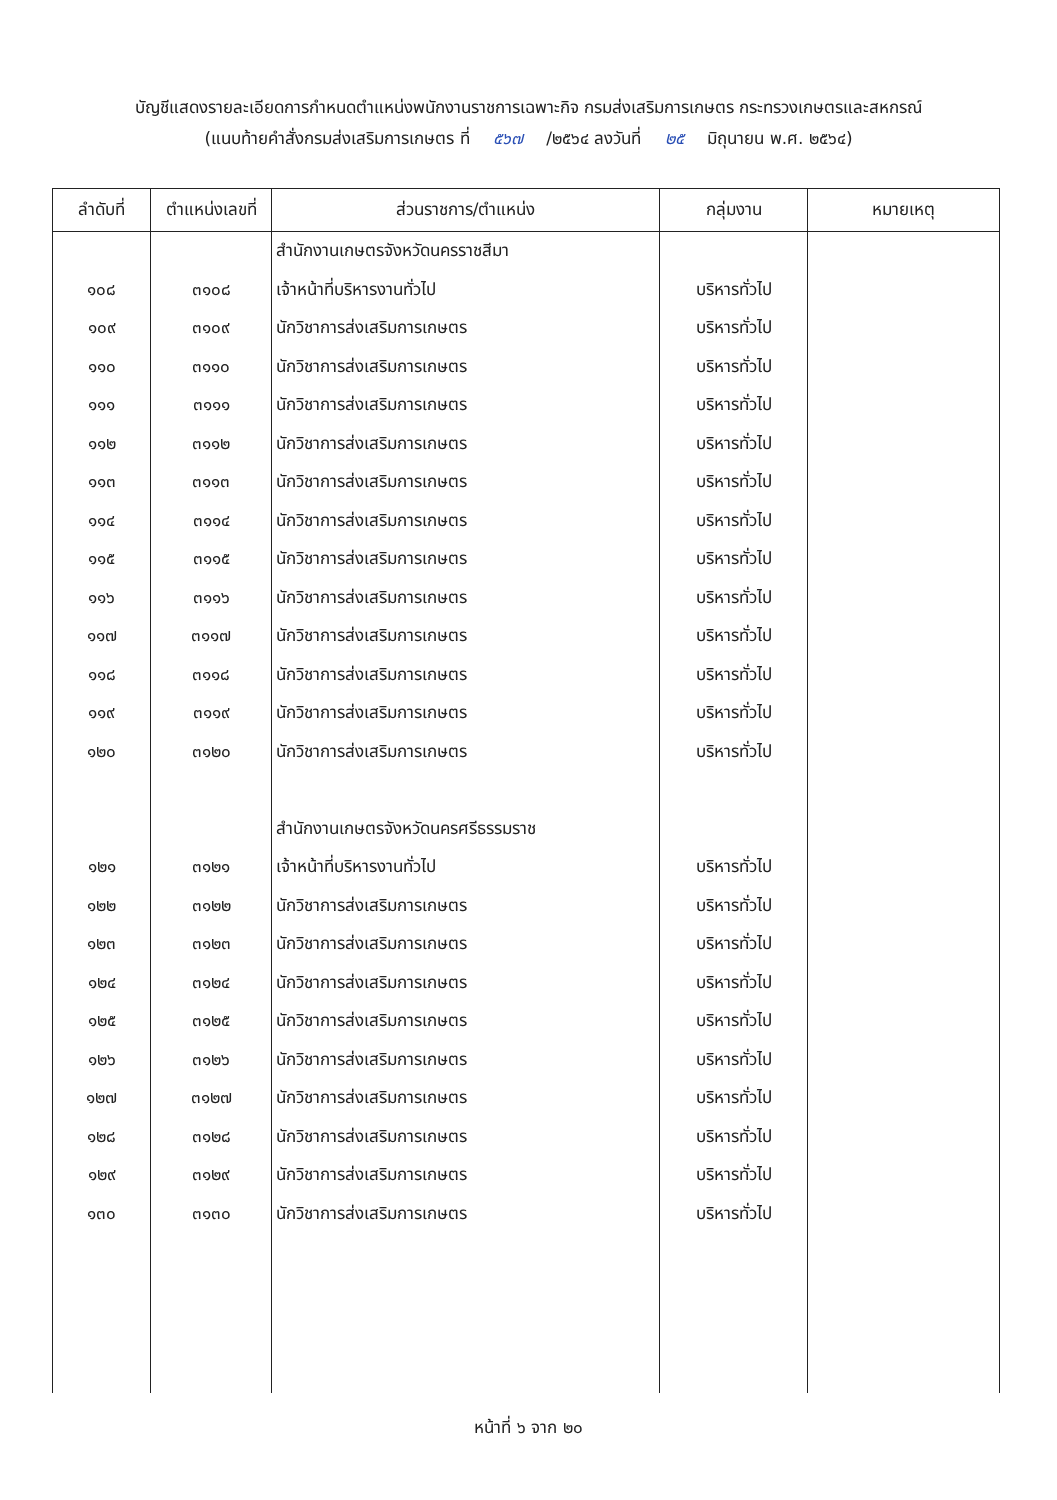บัญชีแสดงรายละเอียดการกำหนดตำแหน่งพนักงานราชการเฉพาะกิจ กรมส่งเสริมการเกษตร กระทรวงเกษตรและสหกรณ์
(แนบท้ายคำสั่งกรมส่งเสริมการเกษตร ที่ ๕๖๗ /๒๕๖๔ ลงวันที่ ๒๕ มิถุนายน พ.ศ. ๒๕๖๔)
| ลำดับที่ | ตำแหน่งเลขที่ | ส่วนราชการ/ตำแหน่ง | กลุ่มงาน | หมายเหตุ |
| --- | --- | --- | --- | --- |
| | | สำนักงานเกษตรจังหวัดนครราชสีมา | | |
| ๑๐๘ | ๓๑๐๘ | เจ้าหน้าที่บริหารงานทั่วไป | บริหารทั่วไป | |
| ๑๐๙ | ๓๑๐๙ | นักวิชาการส่งเสริมการเกษตร | บริหารทั่วไป | |
| ๑๑๐ | ๓๑๑๐ | นักวิชาการส่งเสริมการเกษตร | บริหารทั่วไป | |
| ๑๑๑ | ๓๑๑๑ | นักวิชาการส่งเสริมการเกษตร | บริหารทั่วไป | |
| ๑๑๒ | ๓๑๑๒ | นักวิชาการส่งเสริมการเกษตร | บริหารทั่วไป | |
| ๑๑๓ | ๓๑๑๓ | นักวิชาการส่งเสริมการเกษตร | บริหารทั่วไป | |
| ๑๑๔ | ๓๑๑๔ | นักวิชาการส่งเสริมการเกษตร | บริหารทั่วไป | |
| ๑๑๕ | ๓๑๑๕ | นักวิชาการส่งเสริมการเกษตร | บริหารทั่วไป | |
| ๑๑๖ | ๓๑๑๖ | นักวิชาการส่งเสริมการเกษตร | บริหารทั่วไป | |
| ๑๑๗ | ๓๑๑๗ | นักวิชาการส่งเสริมการเกษตร | บริหารทั่วไป | |
| ๑๑๘ | ๓๑๑๘ | นักวิชาการส่งเสริมการเกษตร | บริหารทั่วไป | |
| ๑๑๙ | ๓๑๑๙ | นักวิชาการส่งเสริมการเกษตร | บริหารทั่วไป | |
| ๑๒๐ | ๓๑๒๐ | นักวิชาการส่งเสริมการเกษตร | บริหารทั่วไป | |
| | | สำนักงานเกษตรจังหวัดนครศรีธรรมราช | | |
| ๑๒๑ | ๓๑๒๑ | เจ้าหน้าที่บริหารงานทั่วไป | บริหารทั่วไป | |
| ๑๒๒ | ๓๑๒๒ | นักวิชาการส่งเสริมการเกษตร | บริหารทั่วไป | |
| ๑๒๓ | ๓๑๒๓ | นักวิชาการส่งเสริมการเกษตร | บริหารทั่วไป | |
| ๑๒๔ | ๓๑๒๔ | นักวิชาการส่งเสริมการเกษตร | บริหารทั่วไป | |
| ๑๒๕ | ๓๑๒๕ | นักวิชาการส่งเสริมการเกษตร | บริหารทั่วไป | |
| ๑๒๖ | ๓๑๒๖ | นักวิชาการส่งเสริมการเกษตร | บริหารทั่วไป | |
| ๑๒๗ | ๓๑๒๗ | นักวิชาการส่งเสริมการเกษตร | บริหารทั่วไป | |
| ๑๒๘ | ๓๑๒๘ | นักวิชาการส่งเสริมการเกษตร | บริหารทั่วไป | |
| ๑๒๙ | ๓๑๒๙ | นักวิชาการส่งเสริมการเกษตร | บริหารทั่วไป | |
| ๑๓๐ | ๓๑๓๐ | นักวิชาการส่งเสริมการเกษตร | บริหารทั่วไป | |
หน้าที่ ๖ จาก ๒๐